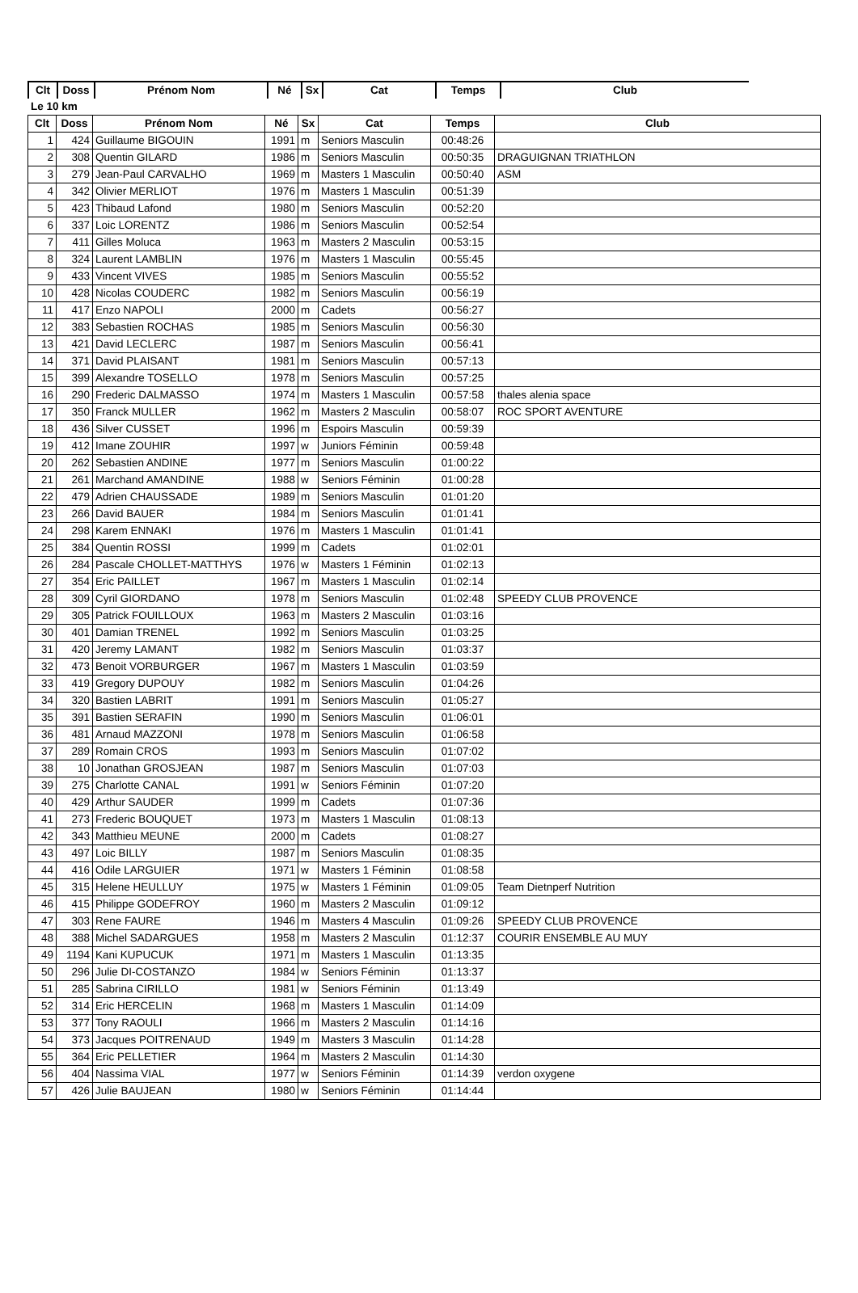| Clt | Doss | Prénom Nom | Né | Sx | Cat | Temps | Club |
| --- | --- | --- | --- | --- | --- | --- | --- |
| Le 10 km | | | | | | | |
| Clt | Doss | Prénom Nom | Né | Sx | Cat | Temps | Club |
| --- | --- | --- | --- | --- | --- | --- | --- |
| 1 | 424 | Guillaume BIGOUIN | 1991 | m | Seniors Masculin | 00:48:26 | |
| 2 | 308 | Quentin GILARD | 1986 | m | Seniors Masculin | 00:50:35 | DRAGUIGNAN TRIATHLON |
| 3 | 279 | Jean-Paul CARVALHO | 1969 | m | Masters 1 Masculin | 00:50:40 | ASM |
| 4 | 342 | Olivier MERLIOT | 1976 | m | Masters 1 Masculin | 00:51:39 | |
| 5 | 423 | Thibaud Lafond | 1980 | m | Seniors Masculin | 00:52:20 | |
| 6 | 337 | Loic LORENTZ | 1986 | m | Seniors Masculin | 00:52:54 | |
| 7 | 411 | Gilles Moluca | 1963 | m | Masters 2 Masculin | 00:53:15 | |
| 8 | 324 | Laurent LAMBLIN | 1976 | m | Masters 1 Masculin | 00:55:45 | |
| 9 | 433 | Vincent VIVES | 1985 | m | Seniors Masculin | 00:55:52 | |
| 10 | 428 | Nicolas COUDERC | 1982 | m | Seniors Masculin | 00:56:19 | |
| 11 | 417 | Enzo NAPOLI | 2000 | m | Cadets | 00:56:27 | |
| 12 | 383 | Sebastien ROCHAS | 1985 | m | Seniors Masculin | 00:56:30 | |
| 13 | 421 | David LECLERC | 1987 | m | Seniors Masculin | 00:56:41 | |
| 14 | 371 | David PLAISANT | 1981 | m | Seniors Masculin | 00:57:13 | |
| 15 | 399 | Alexandre TOSELLO | 1978 | m | Seniors Masculin | 00:57:25 | |
| 16 | 290 | Frederic DALMASSO | 1974 | m | Masters 1 Masculin | 00:57:58 | thales alenia space |
| 17 | 350 | Franck MULLER | 1962 | m | Masters 2 Masculin | 00:58:07 | ROC SPORT AVENTURE |
| 18 | 436 | Silver CUSSET | 1996 | m | Espoirs Masculin | 00:59:39 | |
| 19 | 412 | Imane ZOUHIR | 1997 | w | Juniors Féminin | 00:59:48 | |
| 20 | 262 | Sebastien ANDINE | 1977 | m | Seniors Masculin | 01:00:22 | |
| 21 | 261 | Marchand AMANDINE | 1988 | w | Seniors Féminin | 01:00:28 | |
| 22 | 479 | Adrien CHAUSSADE | 1989 | m | Seniors Masculin | 01:01:20 | |
| 23 | 266 | David BAUER | 1984 | m | Seniors Masculin | 01:01:41 | |
| 24 | 298 | Karem ENNAKI | 1976 | m | Masters 1 Masculin | 01:01:41 | |
| 25 | 384 | Quentin ROSSI | 1999 | m | Cadets | 01:02:01 | |
| 26 | 284 | Pascale CHOLLET-MATTHYS | 1976 | w | Masters 1 Féminin | 01:02:13 | |
| 27 | 354 | Eric PAILLET | 1967 | m | Masters 1 Masculin | 01:02:14 | |
| 28 | 309 | Cyril GIORDANO | 1978 | m | Seniors Masculin | 01:02:48 | SPEEDY CLUB PROVENCE |
| 29 | 305 | Patrick FOUILLOUX | 1963 | m | Masters 2 Masculin | 01:03:16 | |
| 30 | 401 | Damian TRENEL | 1992 | m | Seniors Masculin | 01:03:25 | |
| 31 | 420 | Jeremy LAMANT | 1982 | m | Seniors Masculin | 01:03:37 | |
| 32 | 473 | Benoit VORBURGER | 1967 | m | Masters 1 Masculin | 01:03:59 | |
| 33 | 419 | Gregory DUPOUY | 1982 | m | Seniors Masculin | 01:04:26 | |
| 34 | 320 | Bastien LABRIT | 1991 | m | Seniors Masculin | 01:05:27 | |
| 35 | 391 | Bastien SERAFIN | 1990 | m | Seniors Masculin | 01:06:01 | |
| 36 | 481 | Arnaud MAZZONI | 1978 | m | Seniors Masculin | 01:06:58 | |
| 37 | 289 | Romain CROS | 1993 | m | Seniors Masculin | 01:07:02 | |
| 38 | 10 | Jonathan GROSJEAN | 1987 | m | Seniors Masculin | 01:07:03 | |
| 39 | 275 | Charlotte CANAL | 1991 | w | Seniors Féminin | 01:07:20 | |
| 40 | 429 | Arthur SAUDER | 1999 | m | Cadets | 01:07:36 | |
| 41 | 273 | Frederic BOUQUET | 1973 | m | Masters 1 Masculin | 01:08:13 | |
| 42 | 343 | Matthieu MEUNE | 2000 | m | Cadets | 01:08:27 | |
| 43 | 497 | Loic BILLY | 1987 | m | Seniors Masculin | 01:08:35 | |
| 44 | 416 | Odile LARGUIER | 1971 | w | Masters 1 Féminin | 01:08:58 | |
| 45 | 315 | Helene HEULLUY | 1975 | w | Masters 1 Féminin | 01:09:05 | Team Dietnperf Nutrition |
| 46 | 415 | Philippe GODEFROY | 1960 | m | Masters 2 Masculin | 01:09:12 | |
| 47 | 303 | Rene FAURE | 1946 | m | Masters 4 Masculin | 01:09:26 | SPEEDY CLUB PROVENCE |
| 48 | 388 | Michel SADARGUES | 1958 | m | Masters 2 Masculin | 01:12:37 | COURIR ENSEMBLE AU MUY |
| 49 | 1194 | Kani KUPUCUK | 1971 | m | Masters 1 Masculin | 01:13:35 | |
| 50 | 296 | Julie DI-COSTANZO | 1984 | w | Seniors Féminin | 01:13:37 | |
| 51 | 285 | Sabrina CIRILLO | 1981 | w | Seniors Féminin | 01:13:49 | |
| 52 | 314 | Eric HERCELIN | 1968 | m | Masters 1 Masculin | 01:14:09 | |
| 53 | 377 | Tony RAOULI | 1966 | m | Masters 2 Masculin | 01:14:16 | |
| 54 | 373 | Jacques POITRENAUD | 1949 | m | Masters 3 Masculin | 01:14:28 | |
| 55 | 364 | Eric PELLETIER | 1964 | m | Masters 2 Masculin | 01:14:30 | |
| 56 | 404 | Nassima VIAL | 1977 | w | Seniors Féminin | 01:14:39 | verdon oxygene |
| 57 | 426 | Julie BAUJEAN | 1980 | w | Seniors Féminin | 01:14:44 | |